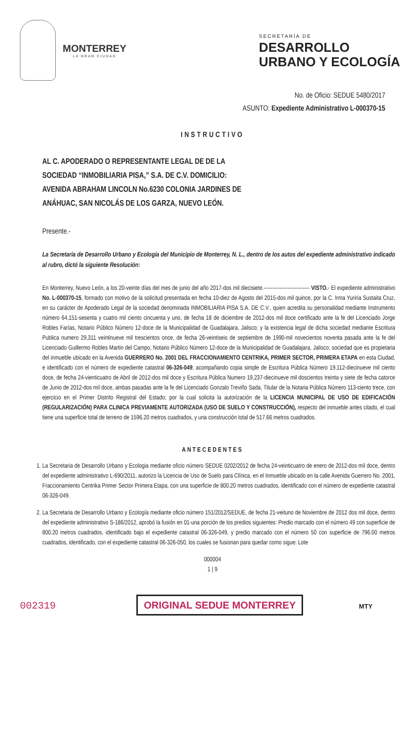MONTERREY
LA GRAN CIUDAD
SECRETARÍA DE
DESARROLLO
URBANO Y ECOLOGÍA
No. de Oficio: SEDUE 5480/2017
ASUNTO: Expediente Administrativo L-000370-15
INSTRUCTIVO
AL C. APODERADO O REPRESENTANTE LEGAL DE DE LA SOCIEDAD “INMOBILIARIA PISA,” S.A. DE C.V. DOMICILIO: AVENIDA ABRAHAM LINCOLN No.6230 COLONIA JARDINES DE ANÁHUAC, SAN NICOLÁS DE LOS GARZA, NUEVO LEÓN.
Presente.-
La Secretaría de Desarrollo Urbano y Ecología del Municipio de Monterrey, N. L., dentro de los autos del expediente administrativo indicado al rubro, dictó la siguiente Resolución:
En Monterrey, Nuevo León, a los 20-veinte días del mes de junio del año 2017-dos mil diecisiete.--------------------------- VISTO.- El expediente administrativo No. L-000370-15, formado con motivo de la solicitud presentada en fecha 10-diez de Agosto del 2015-dos mil quince, por la C. Irma Yuriria Sustaita Cruz, en su carácter de Apoderado Legal de la sociedad denominada INMOBILIARIA PISA S.A. DE C.V., quien acredita su personalidad mediante Instrumento número 64,151-sesenta y cuatro mil ciento cincuenta y uno, de fecha 18 de diciembre de 2012-dos mil doce certificado ante la fe del Licenciado Jorge Robles Farías, Notario Público Número 12-doce de la Municipalidad de Guadalajara, Jalisco; y la existencia legal de dicha sociedad mediante Escritura Publica numero 29,311 veintinueve mil trescientos once, de fecha 26-veintiseis de septiembre de 1990-mil novecientos noventa pasada ante la fe del Licenciado Guillermo Robles Martin del Campo, Notario Público Número 12-doce de la Municipalidad de Guadalajara, Jalisco; sociedad que es propietaria del inmueble ubicado en la Avenida GUERRERO No. 2001 DEL FRACCIONAMIENTO CENTRIKA, PRIMER SECTOR, PRIMERA ETAPA en esta Ciudad, e identificado con el número de expediente catastral 06-326-049; acompañando copia simple de Escritura Pública Número 19,112-diecinueve mil ciento doce, de fecha 24-vienticuatro de Abril de 2012-dos mil doce y Escritura Pública Numero 19,237-diecinueve mil doscientos treinta y siete de fecha catorce de Junio de 2012-dos mil doce, ambas pasadas ante la fe del Licenciado Gonzalo Treviño Sada, Titular de la Notaria Pública Número 113-ciento trece, con ejercicio en el Primer Distrito Registral del Estado; por la cual solicita la autorización de la LICENCIA MUNICIPAL DE USO DE EDIFICACIÓN (REGULARIZACIÓN) PARA CLINICA PREVIAMENTE AUTORIZADA (USO DE SUELO Y CONSTRUCCIÓN), respecto del inmueble antes citado, el cual tiene una superficie total de terreno de 1596.20 metros cuadrados, y una construcción total de 517.66 metros cuadrados.
ANTECEDENTES
1. La Secretaria de Desarrollo Urbano y Ecologia mediante oficio número SEDUE 0202/2012 de fecha 24-veinticuatro de enero de 2012-dos mil doce, dentro del expediente administrativo L-690/2011, autorizo la Licencia de Uso de Suelo para Clínica, en el Inmueble ubicado en la calle Avenida Guerrero No. 2001, Fraccionamiento Centrika Primer Sector Primera Etapa, con una superficie de 800.20 metros cuadrados, identificado con el número de expediente catastral 06-326-049.
2. La Secretaria de Desarrollo Urbano y Ecología mediante oficio número 151/2012/SEDUE, de fecha 21-veituno de Noviembre de 2012 dos mil doce, dentro del expediente administrativo S-186/2012, aprobó la fusión en 01-una porción de los predios siguientes: Predio marcado con el número 49 con superficie de 800.20 metros cuadrados, identificado bajo el expediente catastral 06-326-049, y predio marcado con el número 50 con superficie de 796.00 metros cuadrados, identificado, con el expediente catastral 06-326-050, los cuales se fusionan para quedar como sigue: Lote
000004
1 | 9
002319 ORIGINAL SEDUE MONTERREY MTY